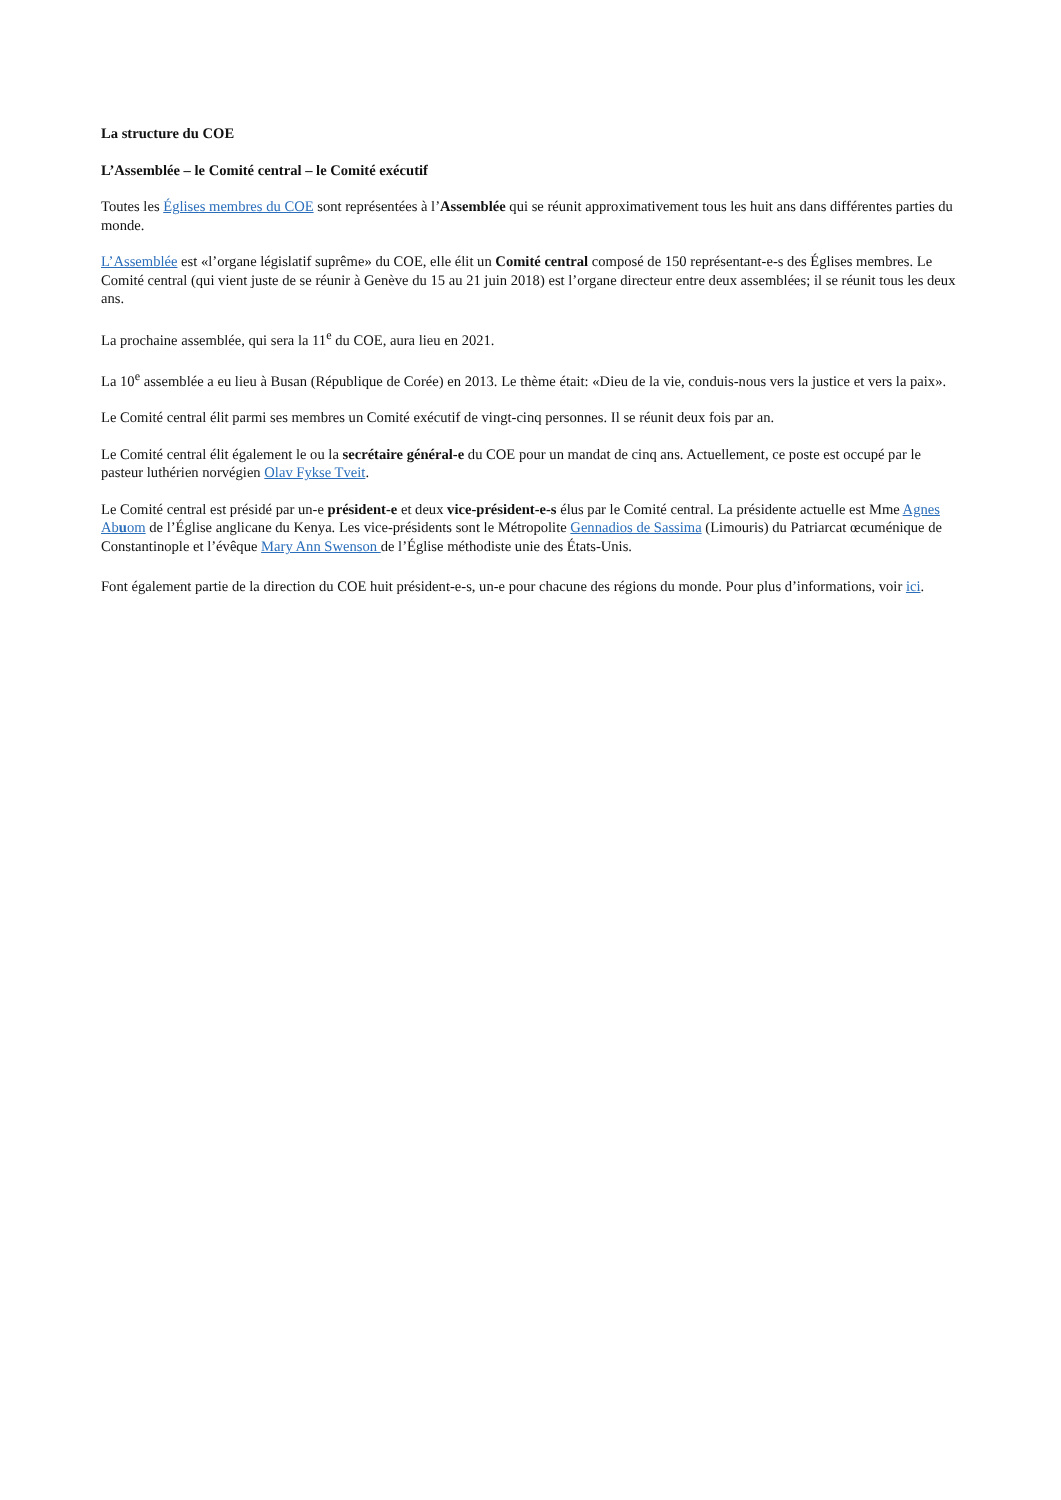La structure du COE
L’Assemblée – le Comité central – le Comité exécutif
Toutes les Églises membres du COE sont représentées à l’Assemblée qui se réunit approximativement tous les huit ans dans différentes parties du monde.
L’Assemblée est «l’organe législatif suprême» du COE, elle élit un Comité central composé de 150 représentant-e-s des Églises membres. Le Comité central (qui vient juste de se réunir à Genève du 15 au 21 juin 2018) est l’organe directeur entre deux assemblées; il se réunit tous les deux ans.
La prochaine assemblée, qui sera la 11<sup>e</sup> du COE, aura lieu en 2021.
La 10<sup>e</sup> assemblée a eu lieu à Busan (République de Corée) en 2013. Le thème était: «Dieu de la vie, conduis-nous vers la justice et vers la paix».
Le Comité central élit parmi ses membres un Comité exécutif de vingt-cinq personnes. Il se réunit deux fois par an.
Le Comité central élit également le ou la secrétaire général-e du COE pour un mandat de cinq ans. Actuellement, ce poste est occupé par le pasteur luthérien norvégien Olav Fykse Tveit.
Le Comité central est présidé par un-e président-e et deux vice-président-e-s élus par le Comité central. La présidente actuelle est Mme Agnes Abuom de l’Église anglicane du Kenya. Les vice-présidents sont le Métropolite Gennadios de Sassima (Limouris) du Patriarcat œcuménique de Constantinople et l’évêque Mary Ann Swenson de l’Église méthodiste unie des États-Unis.
Font également partie de la direction du COE huit président-e-s, un-e pour chacune des régions du monde. Pour plus d’informations, voir ici.